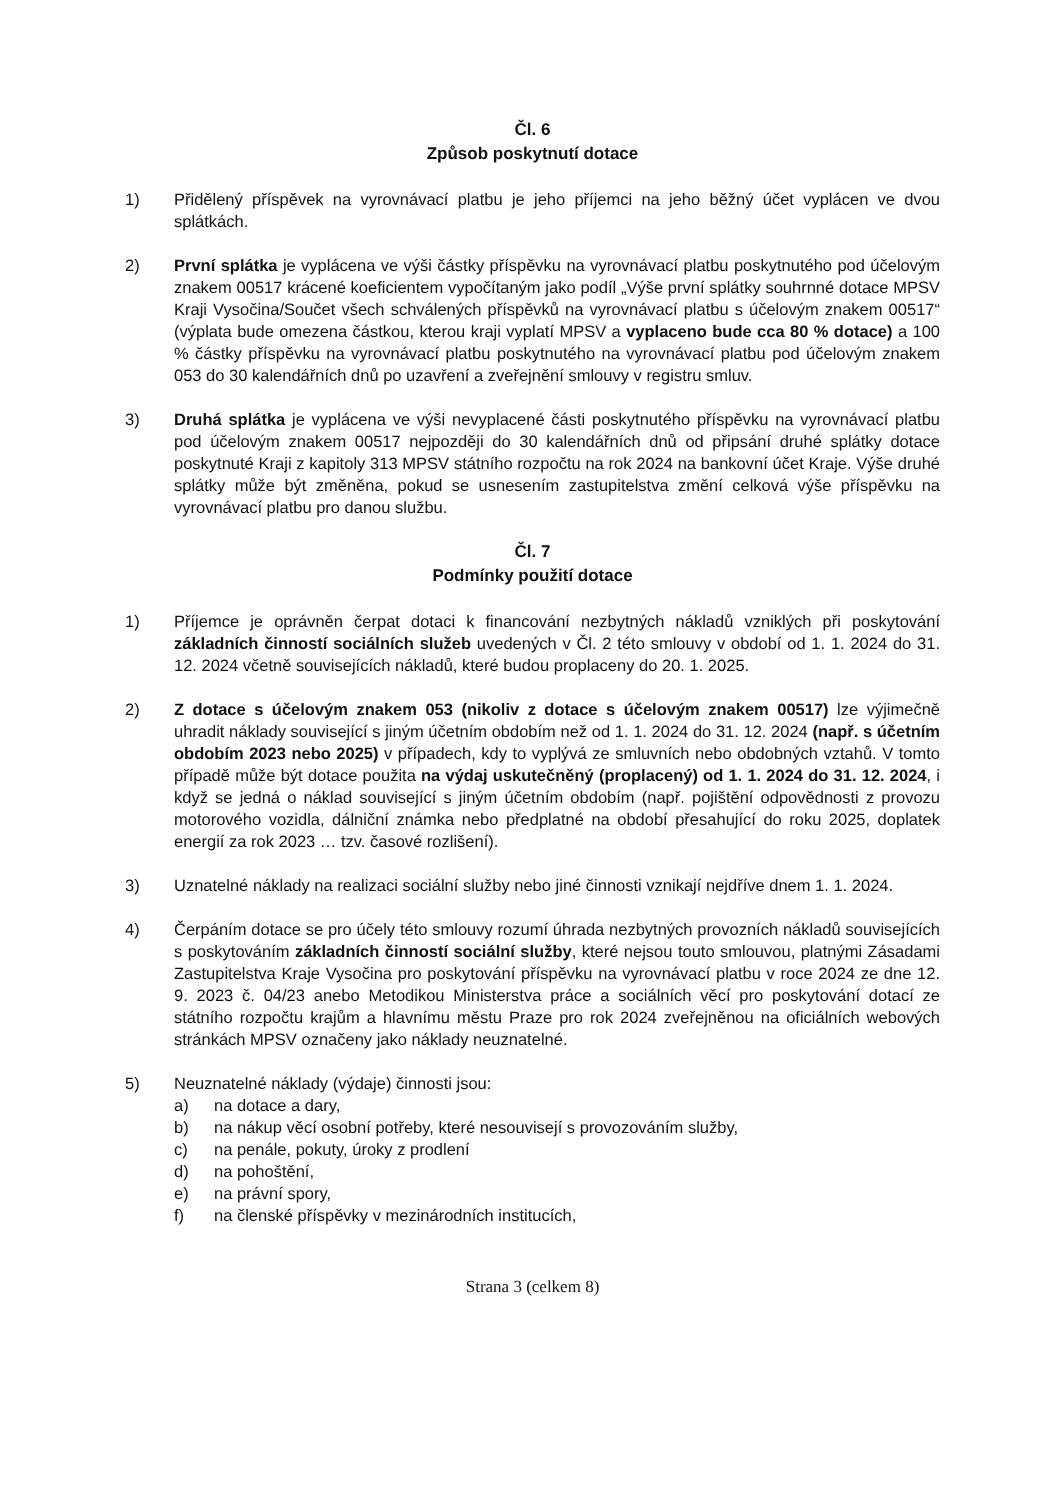Čl. 6
Způsob poskytnutí dotace
1) Přidělený příspěvek na vyrovnávací platbu je jeho příjemci na jeho běžný účet vyplácen ve dvou splátkách.
2) První splátka je vyplácena ve výši částky příspěvku na vyrovnávací platbu poskytnutého pod účelovým znakem 00517 krácené koeficientem vypočítaným jako podíl „Výše první splátky souhrnné dotace MPSV Kraji Vysočina/Součet všech schválených příspěvků na vyrovnávací platbu s účelovým znakem 00517“ (výplata bude omezena částkou, kterou kraji vyplatí MPSV a vyplaceno bude cca 80 % dotace) a 100 % částky příspěvku na vyrovnávací platbu poskytnutého na vyrovnávací platbu pod účelovým znakem 053 do 30 kalendářních dnů po uzavření a zveřejnění smlouvy v registru smluv.
3) Druhá splátka je vyplácena ve výši nevyplacené části poskytnutého příspěvku na vyrovnávací platbu pod účelovým znakem 00517 nejpozději do 30 kalendářních dnů od připsání druhé splátky dotace poskytnuté Kraji z kapitoly 313 MPSV státního rozpočtu na rok 2024 na bankovní účet Kraje. Výše druhé splátky může být změněna, pokud se usnesením zastupitelstva změní celková výše příspěvku na vyrovnávací platbu pro danou službu.
Čl. 7
Podmínky použití dotace
1) Příjemce je oprávněn čerpat dotaci k financování nezbytných nákladů vzniklých při poskytování základních činností sociálních služeb uvedených v Čl. 2 této smlouvy v období od 1. 1. 2024 do 31. 12. 2024 včetně souvisejících nákladů, které budou proplaceny do 20. 1. 2025.
2) Z dotace s účelovým znakem 053 (nikoliv z dotace s účelovým znakem 00517) lze výjimečně uhradit náklady související s jiným účetním obdobím než od 1. 1. 2024 do 31. 12. 2024 (např. s účetním obdobím 2023 nebo 2025) v případech, kdy to vyplývá ze smluvních nebo obdobných vztahů. V tomto případě může být dotace použita na výdaj uskutečněný (proplacený) od 1. 1. 2024 do 31. 12. 2024, i když se jedná o náklad související s jiným účetním obdobím (např. pojištění odpovědnosti z provozu motorového vozidla, dálniční známka nebo předplatné na období přesahující do roku 2025, doplatek energií za rok 2023 … tzv. časové rozlišení).
3) Uznatelné náklady na realizaci sociální služby nebo jiné činnosti vznikají nejdříve dnem 1. 1. 2024.
4) Čerpáním dotace se pro účely této smlouvy rozumí úhrada nezbytných provozních nákladů souvisejících s poskytováním základních činností sociální služby, které nejsou touto smlouvou, platnými Zásadami Zastupitelstva Kraje Vysočina pro poskytování příspěvku na vyrovnávací platbu v roce 2024 ze dne 12. 9. 2023 č. 04/23 anebo Metodikou Ministerstva práce a sociálních věcí pro poskytování dotací ze státního rozpočtu krajům a hlavnímu městu Praze pro rok 2024 zveřejněnou na oficiálních webových stránkách MPSV označeny jako náklady neuznatelné.
5) Neuznatelné náklady (výdaje) činnosti jsou:
a) na dotace a dary,
b) na nákup věcí osobní potřeby, které nesouvisejí s provozováním služby,
c) na penále, pokuty, úroky z prodlení
d) na pohoštění,
e) na právní spory,
f) na členské příspěvky v mezinárodních institucích,
Strana 3 (celkem 8)